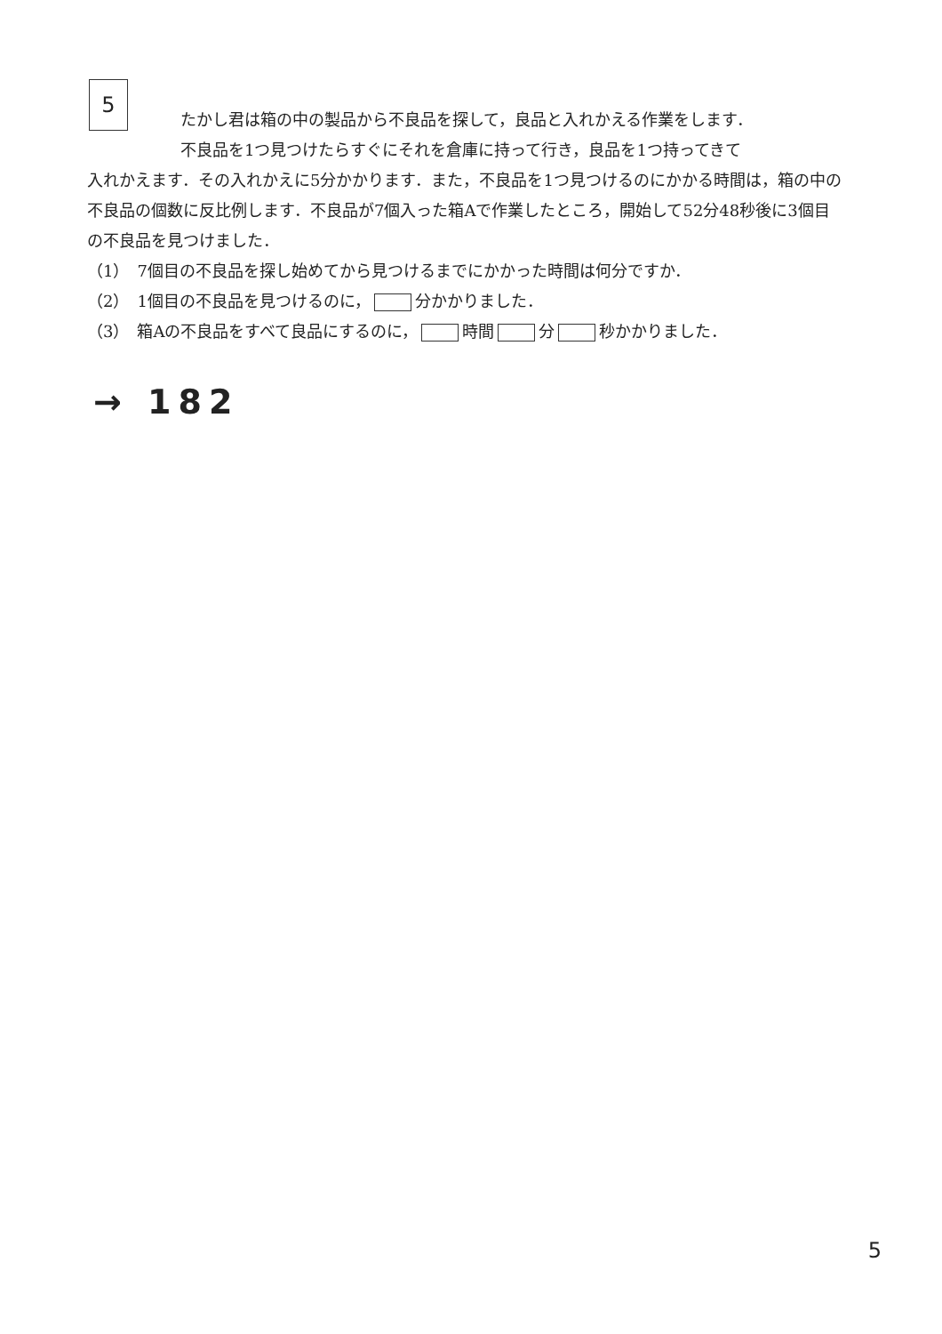5
たかし君は箱の中の製品から不良品を探して，良品と入れかえる作業をします．
不良品を1つ見つけたらすぐにそれを倉庫に持って行き，良品を1つ持ってきて
入れかえます．その入れかえに5分かかります．また，不良品を1つ見つけるのにかかる時間は，箱の中の不良品の個数に反比例します．不良品が7個入った箱Aで作業したところ，開始して52分48秒後に3個目の不良品を見つけました．
（1）　7個目の不良品を探し始めてから見つけるまでにかかった時間は何分ですか．
（2）　1個目の不良品を見つけるのに， 分かかりました．
（3）　箱Aの不良品をすべて良品にするのに， 時間 分 秒かかりました．
→ 182
5